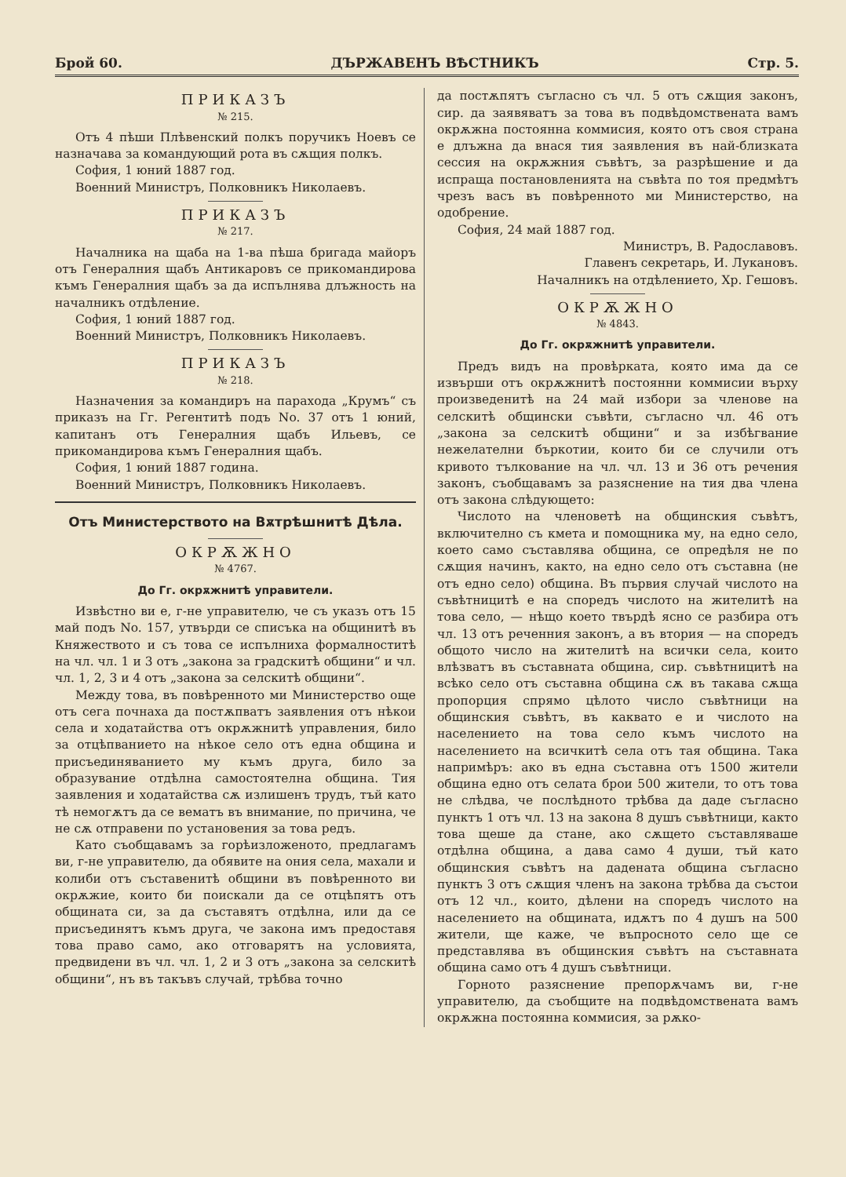Брой 60. ДЪРЖАВЕНЪ ВѢСТНИКЪ Стр. 5.
ПРИКАЗЪ
№ 215.
Отъ 4 пѣши Плѣвенский полкъ поручикъ Ноевъ се назначава за командующий рота въ сѫщия полкъ.
София, 1 юний 1887 год.
Военний Министръ, Полковникъ Николаевъ.
ПРИКАЗЪ
№ 217.
Началника на щаба на 1-ва пѣша бригада майоръ отъ Генералния щабъ Антикаровъ се прикомандирова къмъ Генералния щабъ за да испълнява длъжность на началникъ отдѣление.
София, 1 юний 1887 год.
Военний Министръ, Полковникъ Николаевъ.
ПРИКАЗЪ
№ 218.
Назначения за командиръ на парахода „Крумъ“ съ приказъ на Гг. Регентитѣ подъ No. 37 отъ 1 юний, капитанъ отъ Генералния щабъ Ильевъ, се прикомандирова къмъ Генералния щабъ.
София, 1 юний 1887 година.
Военний Министръ, Полковникъ Николаевъ.
Отъ Министерството на Вѫтрѣшнитѣ Дѣла.
ОКРѪЖНО
№ 4767.
До Гг. окрѫжнитѣ управители.
Извѣстно ви е, г-не управителю, че съ указъ отъ 15 май подъ No. 157, утвърди се списъка на общинитѣ въ Княжеството и съ това се испълниха формалноститѣ на чл. чл. 1 и 3 отъ „закона за градскитѣ общини“ и чл. чл. 1, 2, 3 и 4 отъ „закона за селскитѣ общини“.
Между това, въ повѣренното ми Министерство още отъ сега почнаха да постѫпватъ заявления отъ нѣкои села и ходатайства отъ окрѫжнитѣ управления, било за отцѣпванието на нѣкое село отъ една община и присъединяванието му къмъ друга, било за образувание отдѣлна самостоятелна община. Тия заявления и ходатайства сѫ излишенъ трудъ, тъй като тѣ немогѫтъ да се вематъ въ внимание, по причина, че не сѫ отправени по установения за това редъ.
Като съобщавамъ за горѣизложеното, предлагамъ ви, г-не управителю, да обявите на ония села, махали и колиби отъ съставенитѣ общини въ повѣренното ви окрѫжие, които би поискали да се отцѣпятъ отъ общината си, за да съставятъ отдѣлна, или да се присъединятъ къмъ друга, че закона имъ предоставя това право само, ако отговарятъ на условията, предвидени въ чл. чл. 1, 2 и 3 отъ „закона за селскитѣ общини“, нъ въ такъвъ случай, трѣбва точно
да постѫпятъ съгласно съ чл. 5 отъ сѫщия законъ, сир. да заявяватъ за това въ подвѣдомствената вамъ окрѫжна постоянна коммисия, която отъ своя страна е длъжна да внася тия заявления въ най-близката сессия на окрѫжния съвѣтъ, за разрѣшение и да испраща постановленията на съвѣта по тоя предмѣтъ чрезъ васъ въ повѣренното ми Министерство, на одобрение.
София, 24 май 1887 год.
Министръ, В. Радославовъ.
Главенъ секретарь, И. Лукановъ.
Началникъ на отдѣлението, Хр. Гешовъ.
ОКРѪЖНО
№ 4843.
До Гг. окрѫжнитѣ управители.
Предъ видъ на провѣрката, която има да се извърши отъ окрѫжнитѣ постоянни коммисии върху произведенитѣ на 24 май избори за членове на селскитѣ общински съвѣти, съгласно чл. 46 отъ „закона за селскитѣ общини“ и за избѣгвание нежелателни бъркотии, които би се случили отъ кривото тълкование на чл. чл. 13 и 36 отъ речения законъ, съобщавамъ за разяснение на тия два члена отъ закона слѣдующето:
Числото на членоветѣ на общинския съвѣтъ, включително съ кмета и помощника му, на едно село, което само съставлява община, се опредѣля не по сѫщия начинъ, както, на едно село отъ съставна (не отъ едно село) община. Въ първия случай числото на съвѣтницитѣ е на споредъ числото на жителитѣ на това село, — нѣщо което твърдѣ ясно се разбира отъ чл. 13 отъ реченния законъ, а въ втория — на споредъ общото число на жителитѣ на всички села, които влѣзватъ въ съставната община, сир. съвѣтницитѣ на всѣко село отъ съставна община сѫ въ такава сѫща пропорция спрямо цѣлото число съвѣтници на общинския съвѣтъ, въ каквато е и числото на населението на това село къмъ числото на населението на всичкитѣ села отъ тая община. Така напримѣръ: ако въ една съставна отъ 1500 жители община едно отъ селата брои 500 жители, то отъ това не слѣдва, че послѣдното трѣбва да даде съгласно пунктъ 1 отъ чл. 13 на закона 8 душъ съвѣтници, както това щеше да стане, ако сѫщето съставляваше отдѣлна община, а дава само 4 души, тъй като общинския съвѣтъ на дадената община съгласно пунктъ 3 отъ сѫщия членъ на закона трѣбва да състои отъ 12 чл., които, дѣлени на споредъ числото на населението на общината, идѫтъ по 4 душъ на 500 жители, ще каже, че въпросното село ще се представлява въ общинския съвѣтъ на съставната община само отъ 4 душъ съвѣтници.
Горното разяснение препорѫчамъ ви, г-не управителю, да съобщите на подвѣдомствената вамъ окрѫжна постоянна коммисия, за рѫко-